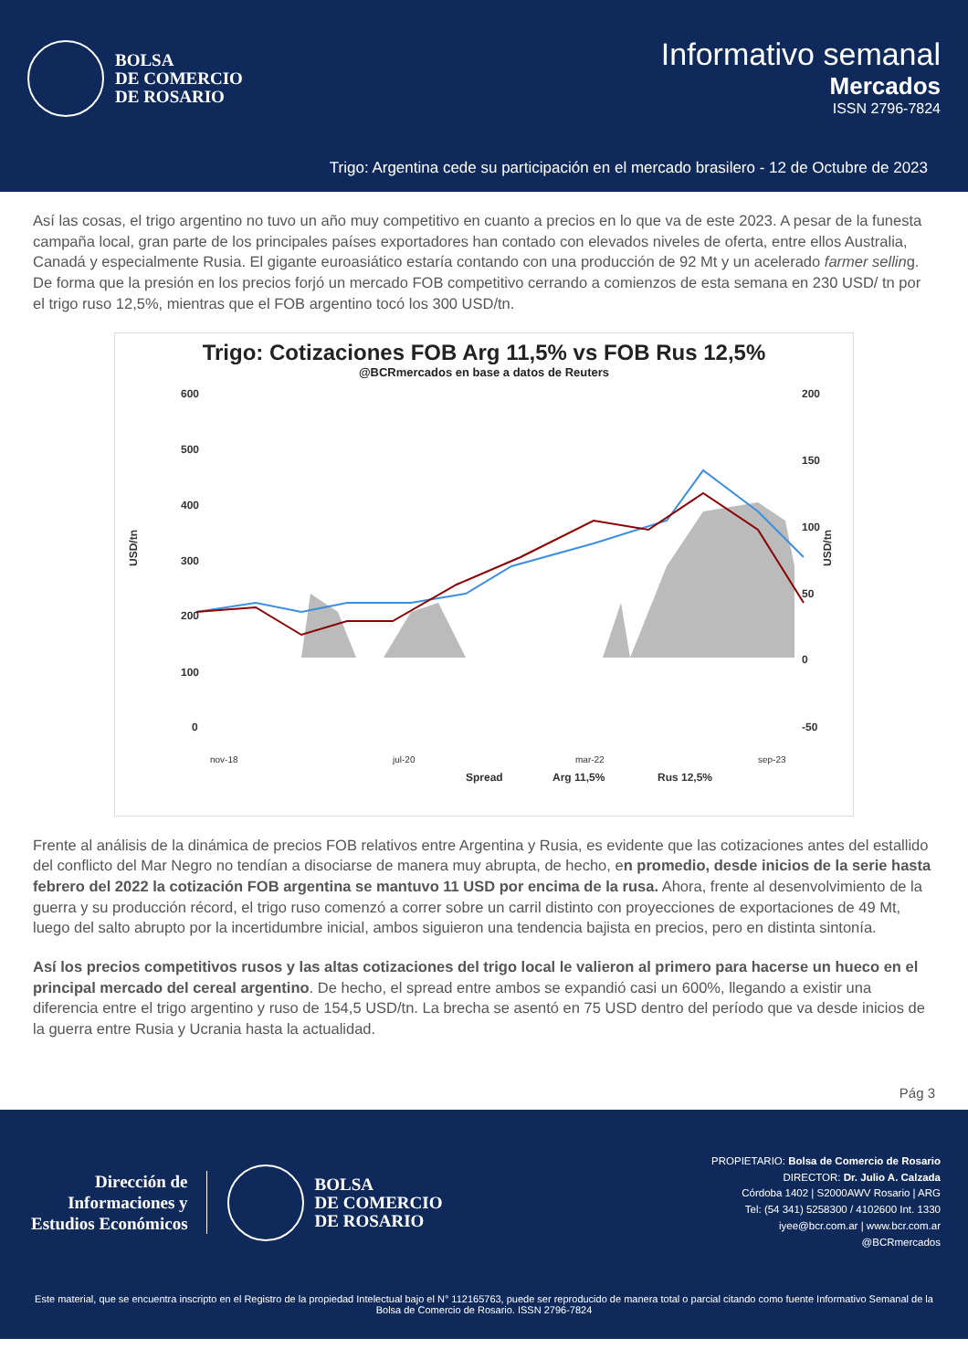BOLSA
DE COMERCIO
DE ROSARIO
Informativo semanal
Mercados
ISSN 2796-7824
Trigo: Argentina cede su participación en el mercado brasilero - 12 de Octubre de 2023
Así las cosas, el trigo argentino no tuvo un año muy competitivo en cuanto a precios en lo que va de este 2023. A pesar de la funesta campaña local, gran parte de los principales países exportadores han contado con elevados niveles de oferta, entre ellos Australia, Canadá y especialmente Rusia. El gigante euroasiático estaría contando con una producción de 92 Mt y un acelerado farmer selling. De forma que la presión en los precios forjó un mercado FOB competitivo cerrando a comienzos de esta semana en 230 USD/ tn por el trigo ruso 12,5%, mientras que el FOB argentino tocó los 300 USD/tn.
Trigo: Cotizaciones FOB Arg 11,5% vs FOB Rus 12,5%
@BCRmercados en base a datos de Reuters
600
500
400
300
200
100
0
200
150
100
50
0
-50
USD/tn
USD/tn
nov-18
jul-20
mar-22
sep-23
Spread
Arg 11,5%
Rus 12,5%
Frente al análisis de la dinámica de precios FOB relativos entre Argentina y Rusia, es evidente que las cotizaciones antes del estallido del conflicto del Mar Negro no tendían a disociarse de manera muy abrupta, de hecho, en promedio, desde inicios de la serie hasta febrero del 2022 la cotización FOB argentina se mantuvo 11 USD por encima de la rusa. Ahora, frente al desenvolvimiento de la guerra y su producción récord, el trigo ruso comenzó a correr sobre un carril distinto con proyecciones de exportaciones de 49 Mt, luego del salto abrupto por la incertidumbre inicial, ambos siguieron una tendencia bajista en precios, pero en distinta sintonía.
Así los precios competitivos rusos y las altas cotizaciones del trigo local le valieron al primero para hacerse un hueco en el principal mercado del cereal argentino. De hecho, el spread entre ambos se expandió casi un 600%, llegando a existir una diferencia entre el trigo argentino y ruso de 154,5 USD/tn. La brecha se asentó en 75 USD dentro del período que va desde inicios de la guerra entre Rusia y Ucrania hasta la actualidad.
Pág 3
Dirección de
Informaciones y
Estudios Económicos
BOLSA
DE COMERCIO
DE ROSARIO
PROPIETARIO: Bolsa de Comercio de Rosario
DIRECTOR: Dr. Julio A. Calzada
Córdoba 1402 | S2000AWV Rosario | ARG
Tel: (54 341) 5258300 / 4102600 Int. 1330
iyee@bcr.com.ar | www.bcr.com.ar
@BCRmercados
Este material, que se encuentra inscripto en el Registro de la propiedad Intelectual bajo el N° 112165763, puede ser reproducido de manera total o parcial citando como fuente Informativo Semanal de la Bolsa de Comercio de Rosario. ISSN 2796-7824